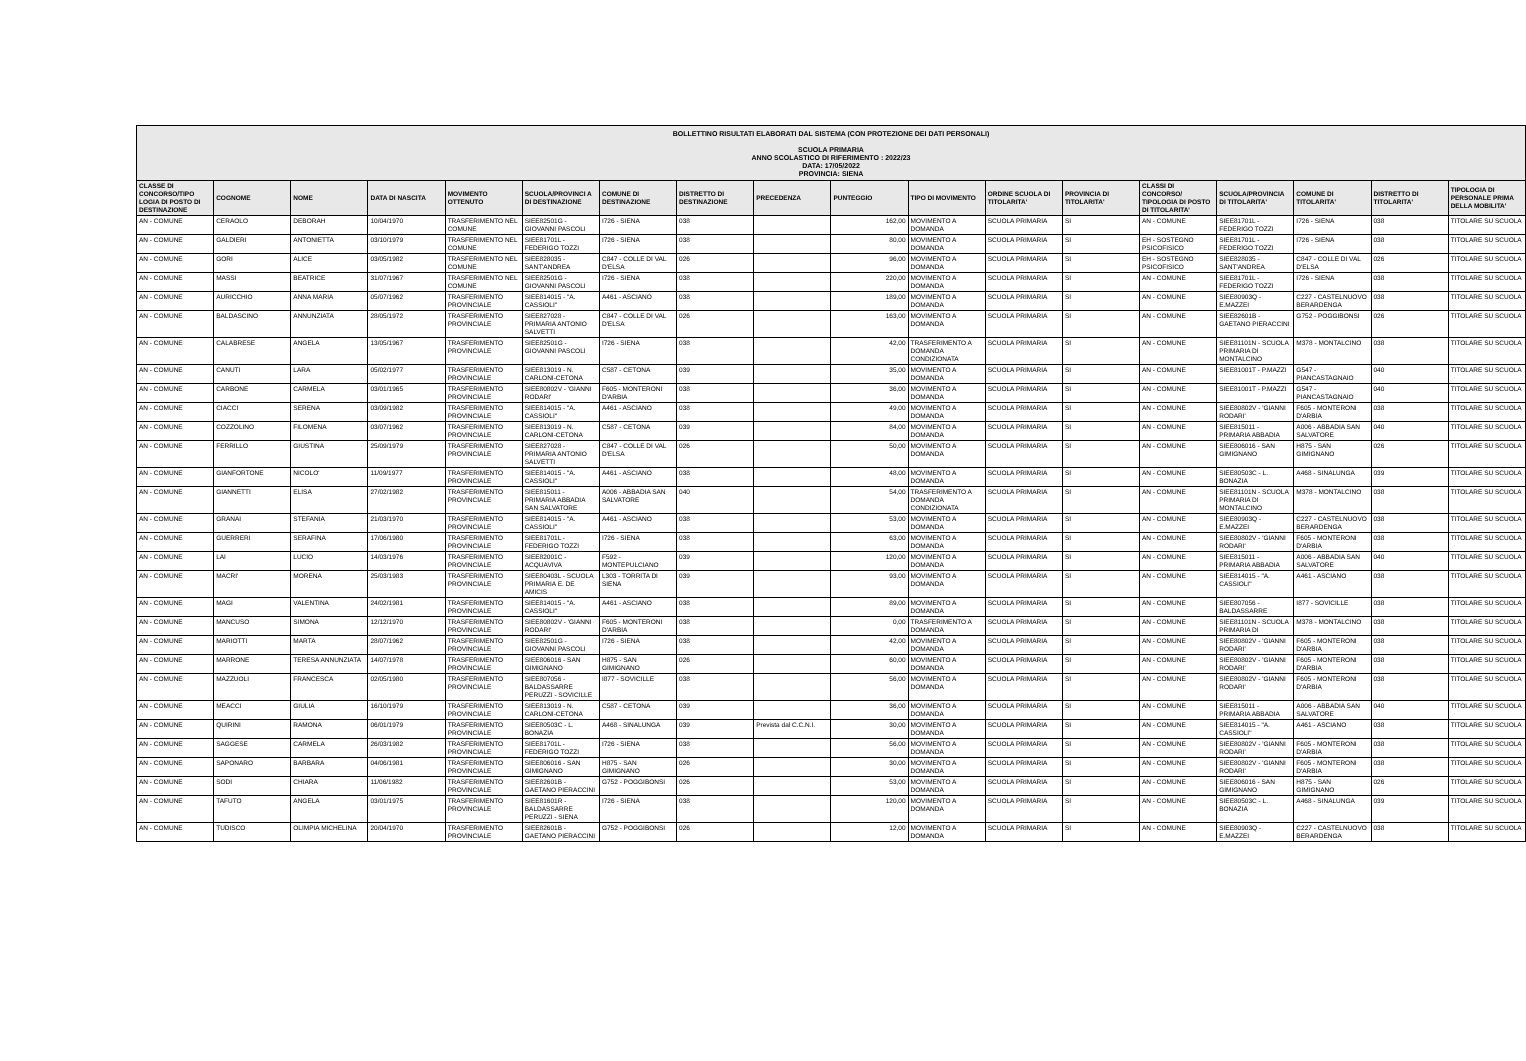BOLLETTINO RISULTATI ELABORATI DAL SISTEMA (CON PROTEZIONE DEI DATI PERSONALI)
SCUOLA PRIMARIA
ANNO SCOLASTICO DI RIFERIMENTO : 2022/23
DATA: 17/05/2022
PROVINCIA: SIENA
| CLASSE DI CONCORSO/TIPO LOGIA DI POSTO DI DESTINAZIONE | COGNOME | NOME | DATA DI NASCITA | MOVIMENTO OTTENUTO | SCUOLA/PROVINCI A DI DESTINAZIONE | COMUNE DI DESTINAZIONE | DISTRETTO DI DESTINAZIONE | PRECEDENZA | PUNTEGGIO | TIPO DI MOVIMENTO | ORDINE SCUOLA DI TITOLARITA' | PROVINCIA DI TITOLARITA' | CLASSI DI CONCORSO/ TIPOLOGIA DI POSTO DI TITOLARITA' | SCUOLA/PROVINCIA DI TITOLARITA' | COMUNE DI TITOLARITA' | DISTRETTO DI TITOLARITA' | TIPOLOGIA DI PERSONALE PRIMA DELLA MOBILITA' |
| --- | --- | --- | --- | --- | --- | --- | --- | --- | --- | --- | --- | --- | --- | --- | --- | --- | --- |
| AN - COMUNE | CERAOLO | DEBORAH | 10/04/1970 | TRASFERIMENTO NEL COMUNE | SIEE82501G - GIOVANNI PASCOLI | I726 - SIENA | 038 | | 162,00 | MOVIMENTO A DOMANDA | SCUOLA PRIMARIA | SI | AN - COMUNE | SIEE81701L - FEDERIGO TOZZI | I726 - SIENA | 038 | TITOLARE SU SCUOLA |
| AN - COMUNE | GALDIERI | ANTONIETTA | 03/10/1979 | TRASFERIMENTO NEL COMUNE | SIEE81701L - FEDERIGO TOZZI | I726 - SIENA | 038 | | 80,00 | MOVIMENTO A DOMANDA | SCUOLA PRIMARIA | SI | EH - SOSTEGNO PSICOFISICO | SIEE81701L - FEDERIGO TOZZI | I726 - SIENA | 038 | TITOLARE SU SCUOLA |
| AN - COMUNE | GORI | ALICE | 03/05/1982 | TRASFERIMENTO NEL COMUNE | SIEE828035 - SANT'ANDREA | C847 - COLLE DI VAL D'ELSA | 026 | | 96,00 | MOVIMENTO A DOMANDA | SCUOLA PRIMARIA | SI | EH - SOSTEGNO PSICOFISICO | SIEE828035 - SANT'ANDREA | C847 - COLLE DI VAL D'ELSA | 026 | TITOLARE SU SCUOLA |
| AN - COMUNE | MASSI | BEATRICE | 31/07/1967 | TRASFERIMENTO NEL COMUNE | SIEE82501G - GIOVANNI PASCOLI | I726 - SIENA | 038 | | 220,00 | MOVIMENTO A DOMANDA | SCUOLA PRIMARIA | SI | AN - COMUNE | SIEE81701L - FEDERIGO TOZZI | I726 - SIENA | 038 | TITOLARE SU SCUOLA |
| AN - COMUNE | AURICCHIO | ANNA MARIA | 05/07/1962 | TRASFERIMENTO PROVINCIALE | SIEE814015 - "A. CASSIOLI" | A461 - ASCIANO | 038 | | 189,00 | MOVIMENTO A DOMANDA | SCUOLA PRIMARIA | SI | AN - COMUNE | SIEE80903Q - E.MAZZEI | C227 - CASTELNUOVO BERARDENGA | 038 | TITOLARE SU SCUOLA |
| AN - COMUNE | BALDASCINO | ANNUNZIATA | 28/05/1972 | TRASFERIMENTO PROVINCIALE | SIEE827028 - PRIMARIA ANTONIO SALVETTI | C847 - COLLE DI VAL D'ELSA | 026 | | 163,00 | MOVIMENTO A DOMANDA | SCUOLA PRIMARIA | SI | AN - COMUNE | SIEE82601B - GAETANO PIERACCINI | G752 - POGGIBONSI | 026 | TITOLARE SU SCUOLA |
| AN - COMUNE | CALABRESE | ANGELA | 13/05/1967 | TRASFERIMENTO PROVINCIALE | SIEE82501G - GIOVANNI PASCOLI | I726 - SIENA | 038 | | 42,00 | TRASFERIMENTO A DOMANDA CONDIZIONATA | SCUOLA PRIMARIA | SI | AN - COMUNE | SIEE81101N - SCUOLA PRIMARIA DI MONTALCINO | M378 - MONTALCINO | 038 | TITOLARE SU SCUOLA |
| AN - COMUNE | CANUTI | LARA | 05/02/1977 | TRASFERIMENTO PROVINCIALE | SIEE813019 - N. CARLONI-CETONA | C587 - CETONA | 039 | | 35,00 | MOVIMENTO A DOMANDA | SCUOLA PRIMARIA | SI | AN - COMUNE | SIEE81001T - P.MAZZI | G547 - PIANCASTAGNAIO | 040 | TITOLARE SU SCUOLA |
| AN - COMUNE | CARBONE | CARMELA | 03/01/1965 | TRASFERIMENTO PROVINCIALE | SIEE80802V - 'GIANNI RODARI' | F605 - MONTERONI D'ARBIA | 038 | | 36,00 | MOVIMENTO A DOMANDA | SCUOLA PRIMARIA | SI | AN - COMUNE | SIEE81001T - P.MAZZI | G547 - PIANCASTAGNAIO | 040 | TITOLARE SU SCUOLA |
| AN - COMUNE | CIACCI | SERENA | 03/09/1982 | TRASFERIMENTO PROVINCIALE | SIEE814015 - "A. CASSIOLI" | A461 - ASCIANO | 038 | | 49,00 | MOVIMENTO A DOMANDA | SCUOLA PRIMARIA | SI | AN - COMUNE | SIEE80802V - 'GIANNI RODARI' | F605 - MONTERONI D'ARBIA | 038 | TITOLARE SU SCUOLA |
| AN - COMUNE | COZZOLINO | FILOMENA | 03/07/1962 | TRASFERIMENTO PROVINCIALE | SIEE813019 - N. CARLONI-CETONA | C587 - CETONA | 039 | | 84,00 | MOVIMENTO A DOMANDA | SCUOLA PRIMARIA | SI | AN - COMUNE | SIEE815011 - PRIMARIA ABBADIA | A006 - ABBADIA SAN SALVATORE | 040 | TITOLARE SU SCUOLA |
| AN - COMUNE | FERRILLO | GIUSTINA | 25/09/1979 | TRASFERIMENTO PROVINCIALE | SIEE827028 - PRIMARIA ANTONIO SALVETTI | C847 - COLLE DI VAL D'ELSA | 026 | | 50,00 | MOVIMENTO A DOMANDA | SCUOLA PRIMARIA | SI | AN - COMUNE | SIEE806016 - SAN GIMIGNANO | H875 - SAN GIMIGNANO | 026 | TITOLARE SU SCUOLA |
| AN - COMUNE | GIANFORTONE | NICOLO' | 11/09/1977 | TRASFERIMENTO PROVINCIALE | SIEE814015 - "A. CASSIOLI" | A461 - ASCIANO | 038 | | 48,00 | MOVIMENTO A DOMANDA | SCUOLA PRIMARIA | SI | AN - COMUNE | SIEE80503C - L. BONAZIA | A468 - SINALUNGA | 039 | TITOLARE SU SCUOLA |
| AN - COMUNE | GIANNETTI | ELISA | 27/02/1982 | TRASFERIMENTO PROVINCIALE | SIEE815011 - PRIMARIA ABBADIA SAN SALVATORE | A006 - ABBADIA SAN SALVATORE | 040 | | 54,00 | TRASFERIMENTO A DOMANDA CONDIZIONATA | SCUOLA PRIMARIA | SI | AN - COMUNE | SIEE81101N - SCUOLA PRIMARIA DI MONTALCINO | M378 - MONTALCINO | 038 | TITOLARE SU SCUOLA |
| AN - COMUNE | GRANAI | STEFANIA | 21/03/1970 | TRASFERIMENTO PROVINCIALE | SIEE814015 - "A. CASSIOLI" | A461 - ASCIANO | 038 | | 53,00 | MOVIMENTO A DOMANDA | SCUOLA PRIMARIA | SI | AN - COMUNE | SIEE80903Q - E.MAZZEI | C227 - CASTELNUOVO BERARDENGA | 038 | TITOLARE SU SCUOLA |
| AN - COMUNE | GUERRERI | SERAFINA | 17/06/1980 | TRASFERIMENTO PROVINCIALE | SIEE81701L - FEDERIGO TOZZI | I726 - SIENA | 038 | | 63,00 | MOVIMENTO A DOMANDA | SCUOLA PRIMARIA | SI | AN - COMUNE | SIEE80802V - 'GIANNI RODARI' | F605 - MONTERONI D'ARBIA | 038 | TITOLARE SU SCUOLA |
| AN - COMUNE | LAI | LUCIO | 14/03/1976 | TRASFERIMENTO PROVINCIALE | SIEE82001C - ACQUAVIVA | F592 - MONTEPULCIANO | 039 | | 120,00 | MOVIMENTO A DOMANDA | SCUOLA PRIMARIA | SI | AN - COMUNE | SIEE815011 - PRIMARIA ABBADIA | A006 - ABBADIA SAN SALVATORE | 040 | TITOLARE SU SCUOLA |
| AN - COMUNE | MACRI' | MORENA | 25/03/1983 | TRASFERIMENTO PROVINCIALE | SIEE80403L - SCUOLA PRIMARIA E. DE AMICIS | L303 - TORRITA DI SIENA | 039 | | 93,00 | MOVIMENTO A DOMANDA | SCUOLA PRIMARIA | SI | AN - COMUNE | SIEE814015 - "A. CASSIOLI" | A461 - ASCIANO | 038 | TITOLARE SU SCUOLA |
| AN - COMUNE | MAGI | VALENTINA | 24/02/1981 | TRASFERIMENTO PROVINCIALE | SIEE814015 - "A. CASSIOLI" | A461 - ASCIANO | 038 | | 89,00 | MOVIMENTO A DOMANDA | SCUOLA PRIMARIA | SI | AN - COMUNE | SIEE807056 - BALDASSARRE | I877 - SOVICILLE | 038 | TITOLARE SU SCUOLA |
| AN - COMUNE | MANCUSO | SIMONA | 12/12/1970 | TRASFERIMENTO PROVINCIALE | SIEE80802V - 'GIANNI RODARI' | F605 - MONTERONI D'ARBIA | 038 | | 0,00 | TRASFERIMENTO A DOMANDA | SCUOLA PRIMARIA | SI | AN - COMUNE | SIEE81101N - SCUOLA PRIMARIA DI | M378 - MONTALCINO | 038 | TITOLARE SU SCUOLA |
| AN - COMUNE | MARIOTTI | MARTA | 28/07/1962 | TRASFERIMENTO PROVINCIALE | SIEE82501G - GIOVANNI PASCOLI | I726 - SIENA | 038 | | 42,00 | MOVIMENTO A DOMANDA | SCUOLA PRIMARIA | SI | AN - COMUNE | SIEE80802V - 'GIANNI RODARI' | F605 - MONTERONI D'ARBIA | 038 | TITOLARE SU SCUOLA |
| AN - COMUNE | MARRONE | TERESA ANNUNZIATA | 14/07/1978 | TRASFERIMENTO PROVINCIALE | SIEE806016 - SAN GIMIGNANO | H875 - SAN GIMIGNANO | 026 | | 60,00 | MOVIMENTO A DOMANDA | SCUOLA PRIMARIA | SI | AN - COMUNE | SIEE80802V - 'GIANNI RODARI' | F605 - MONTERONI D'ARBIA | 038 | TITOLARE SU SCUOLA |
| AN - COMUNE | MAZZUOLI | FRANCESCA | 02/05/1980 | TRASFERIMENTO PROVINCIALE | SIEE807056 - BALDASSARRE PERUZZI - SOVICILLE | I877 - SOVICILLE | 038 | | 56,00 | MOVIMENTO A DOMANDA | SCUOLA PRIMARIA | SI | AN - COMUNE | SIEE80802V - 'GIANNI RODARI' | F605 - MONTERONI D'ARBIA | 038 | TITOLARE SU SCUOLA |
| AN - COMUNE | MEACCI | GIULIA | 16/10/1979 | TRASFERIMENTO PROVINCIALE | SIEE813019 - N. CARLONI-CETONA | C587 - CETONA | 039 | | 36,00 | MOVIMENTO A DOMANDA | SCUOLA PRIMARIA | SI | AN - COMUNE | SIEE815011 - PRIMARIA ABBADIA | A006 - ABBADIA SAN SALVATORE | 040 | TITOLARE SU SCUOLA |
| AN - COMUNE | QUIRINI | RAMONA | 06/01/1979 | TRASFERIMENTO PROVINCIALE | SIEE80503C - L. BONAZIA | A468 - SINALUNGA | 039 | Prevista dal C.C.N.I. | 30,00 | MOVIMENTO A DOMANDA | SCUOLA PRIMARIA | SI | AN - COMUNE | SIEE814015 - "A. CASSIOLI" | A461 - ASCIANO | 038 | TITOLARE SU SCUOLA |
| AN - COMUNE | SAGGESE | CARMELA | 26/03/1982 | TRASFERIMENTO PROVINCIALE | SIEE81701L - FEDERIGO TOZZI | I726 - SIENA | 038 | | 56,00 | MOVIMENTO A DOMANDA | SCUOLA PRIMARIA | SI | AN - COMUNE | SIEE80802V - 'GIANNI RODARI' | F605 - MONTERONI D'ARBIA | 038 | TITOLARE SU SCUOLA |
| AN - COMUNE | SAPONARO | BARBARA | 04/06/1981 | TRASFERIMENTO PROVINCIALE | SIEE806016 - SAN GIMIGNANO | H875 - SAN GIMIGNANO | 026 | | 30,00 | MOVIMENTO A DOMANDA | SCUOLA PRIMARIA | SI | AN - COMUNE | SIEE80802V - 'GIANNI RODARI' | F605 - MONTERONI D'ARBIA | 038 | TITOLARE SU SCUOLA |
| AN - COMUNE | SODI | CHIARA | 11/06/1982 | TRASFERIMENTO PROVINCIALE | SIEE82601B - GAETANO PIERACCINI | G752 - POGGIBONSI | 026 | | 53,00 | MOVIMENTO A DOMANDA | SCUOLA PRIMARIA | SI | AN - COMUNE | SIEE806016 - SAN GIMIGNANO | H875 - SAN GIMIGNANO | 026 | TITOLARE SU SCUOLA |
| AN - COMUNE | TAFUTO | ANGELA | 03/01/1975 | TRASFERIMENTO PROVINCIALE | SIEE81601R - BALDASSARRE PERUZZI - SIENA | I726 - SIENA | 038 | | 120,00 | MOVIMENTO A DOMANDA | SCUOLA PRIMARIA | SI | AN - COMUNE | SIEE80503C - L. BONAZIA | A468 - SINALUNGA | 039 | TITOLARE SU SCUOLA |
| AN - COMUNE | TUDISCO | OLIMPIA MICHELINA | 20/04/1970 | TRASFERIMENTO PROVINCIALE | SIEE82601B - GAETANO PIERACCINI | G752 - POGGIBONSI | 026 | | 12,00 | MOVIMENTO A DOMANDA | SCUOLA PRIMARIA | SI | AN - COMUNE | SIEE80903Q - E.MAZZEI | C227 - CASTELNUOVO BERARDENGA | 038 | TITOLARE SU SCUOLA |